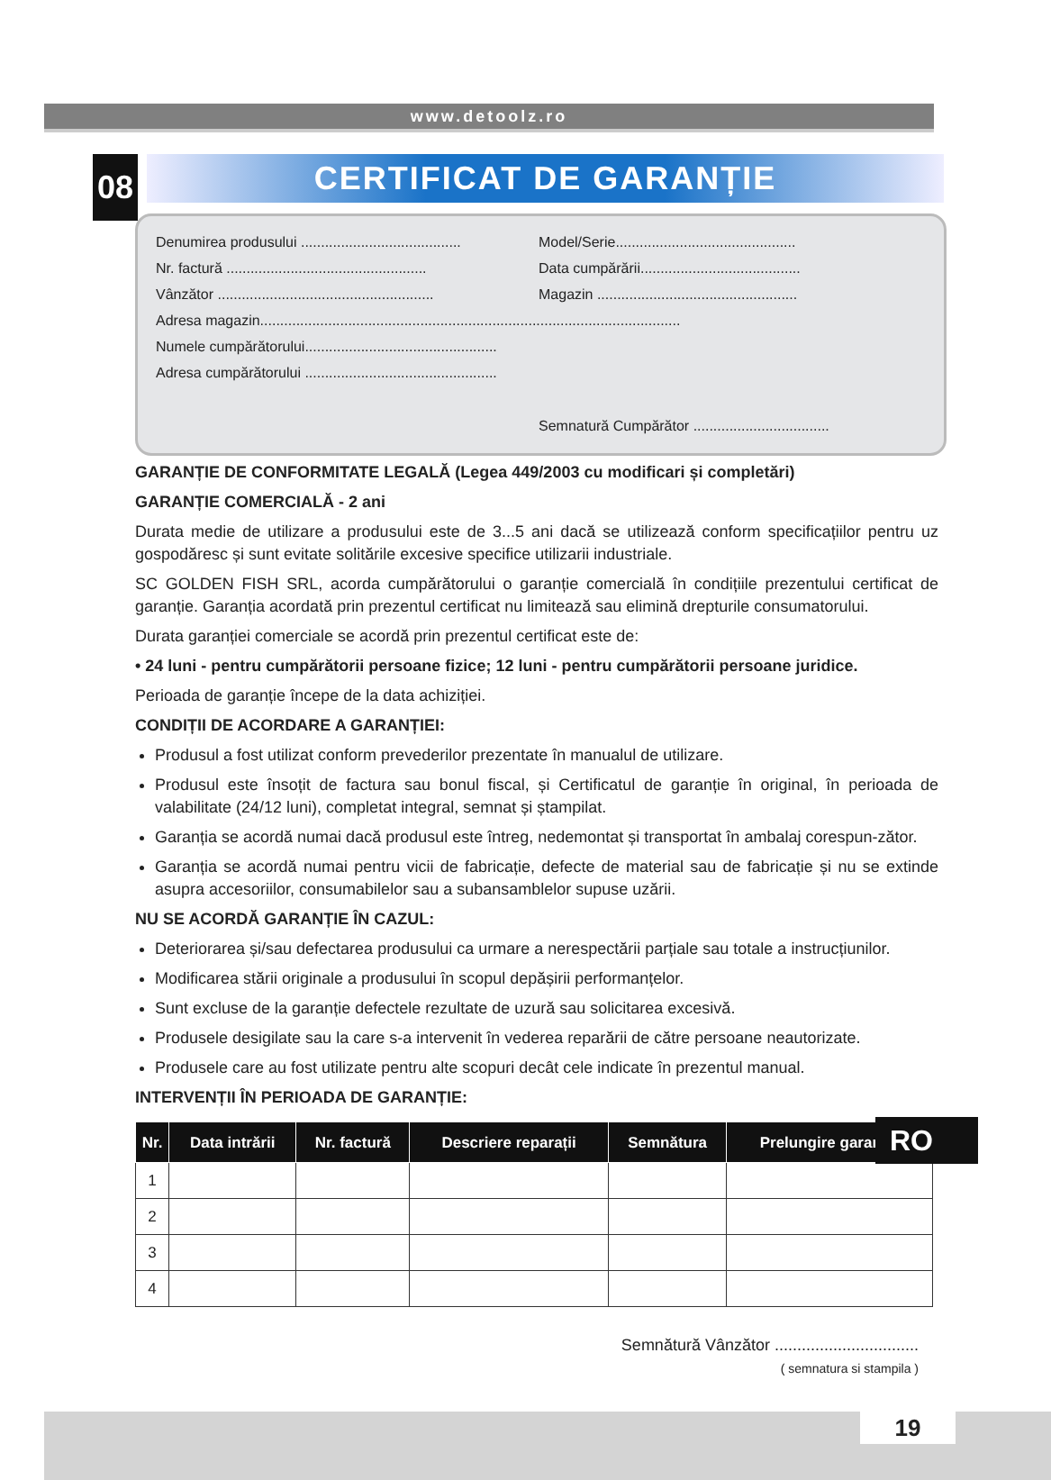www.detoolz.ro
08
CERTIFICAT DE GARANȚIE
Denumirea produsului ........................................ Model/Serie.............................................
Nr. factură .................................................. Data cumpărării........................................
Vânzător ...................................................... Magazin ..................................................
Adresa magazin.........................................................................................................
Numele cumpărătorului................................................
Adresa cumpărătorului ................................................
Semnatură Cumpărător ..................................
GARANȚIE DE CONFORMITATE LEGALĂ (Legea 449/2003 cu modificari și completări)
GARANȚIE COMERCIALĂ - 2 ani
Durata medie de utilizare a produsului este de 3...5 ani dacă se utilizează conform specificațiilor pentru uz gospodăresc și sunt evitate solitările excesive specifice utilizarii industriale.
SC GOLDEN FISH SRL, acorda cumpărătorului o garanție comercială în condițiile prezentului certificat de garanție. Garanția acordată prin prezentul certificat nu limitează sau elimină drepturile consumatorului.
Durata garanției comerciale se acordă prin prezentul certificat este de:
• 24 luni - pentru cumpărătorii persoane fizice; 12 luni - pentru cumpărătorii persoane juridice.
Perioada de garanție începe de la data achiziției.
CONDIȚII DE ACORDARE A GARANȚIEI:
Produsul a fost utilizat conform prevederilor prezentate în manualul de utilizare.
Produsul este însoțit de factura sau bonul fiscal, și Certificatul de garanție în original, în perioada de valabilitate (24/12 luni), completat integral, semnat și ștampilat.
Garanția se acordă numai dacă produsul este întreg, nedemontat și transportat în ambalaj corespun-zător.
Garanția se acordă numai pentru vicii de fabricație, defecte de material sau de fabricație și nu se extinde asupra accesoriilor, consumabilelor sau a subansamblelor supuse uzării.
NU SE ACORDĂ GARANȚIE ÎN CAZUL:
Deteriorarea și/sau defectarea produsului ca urmare a nerespectării parțiale sau totale a instrucțiunilor.
Modificarea stării originale a produsului în scopul depășirii performanțelor.
Sunt excluse de la garanție defectele rezultate de uzură sau solicitarea excesivă.
Produsele desigilate sau la care s-a intervenit în vederea reparării de către persoane neautorizate.
Produsele care au fost utilizate pentru alte scopuri decât cele indicate în prezentul manual.
INTERVENȚII ÎN PERIOADA DE GARANȚIE:
| Nr. | Data intrării | Nr. factură | Descriere reparații | Semnătura | Prelungire garanție |
| --- | --- | --- | --- | --- | --- |
| 1 | | | | | |
| 2 | | | | | |
| 3 | | | | | |
| 4 | | | | | |
Semnătură Vânzător ................................
( semnatura si stampila )
RO
19